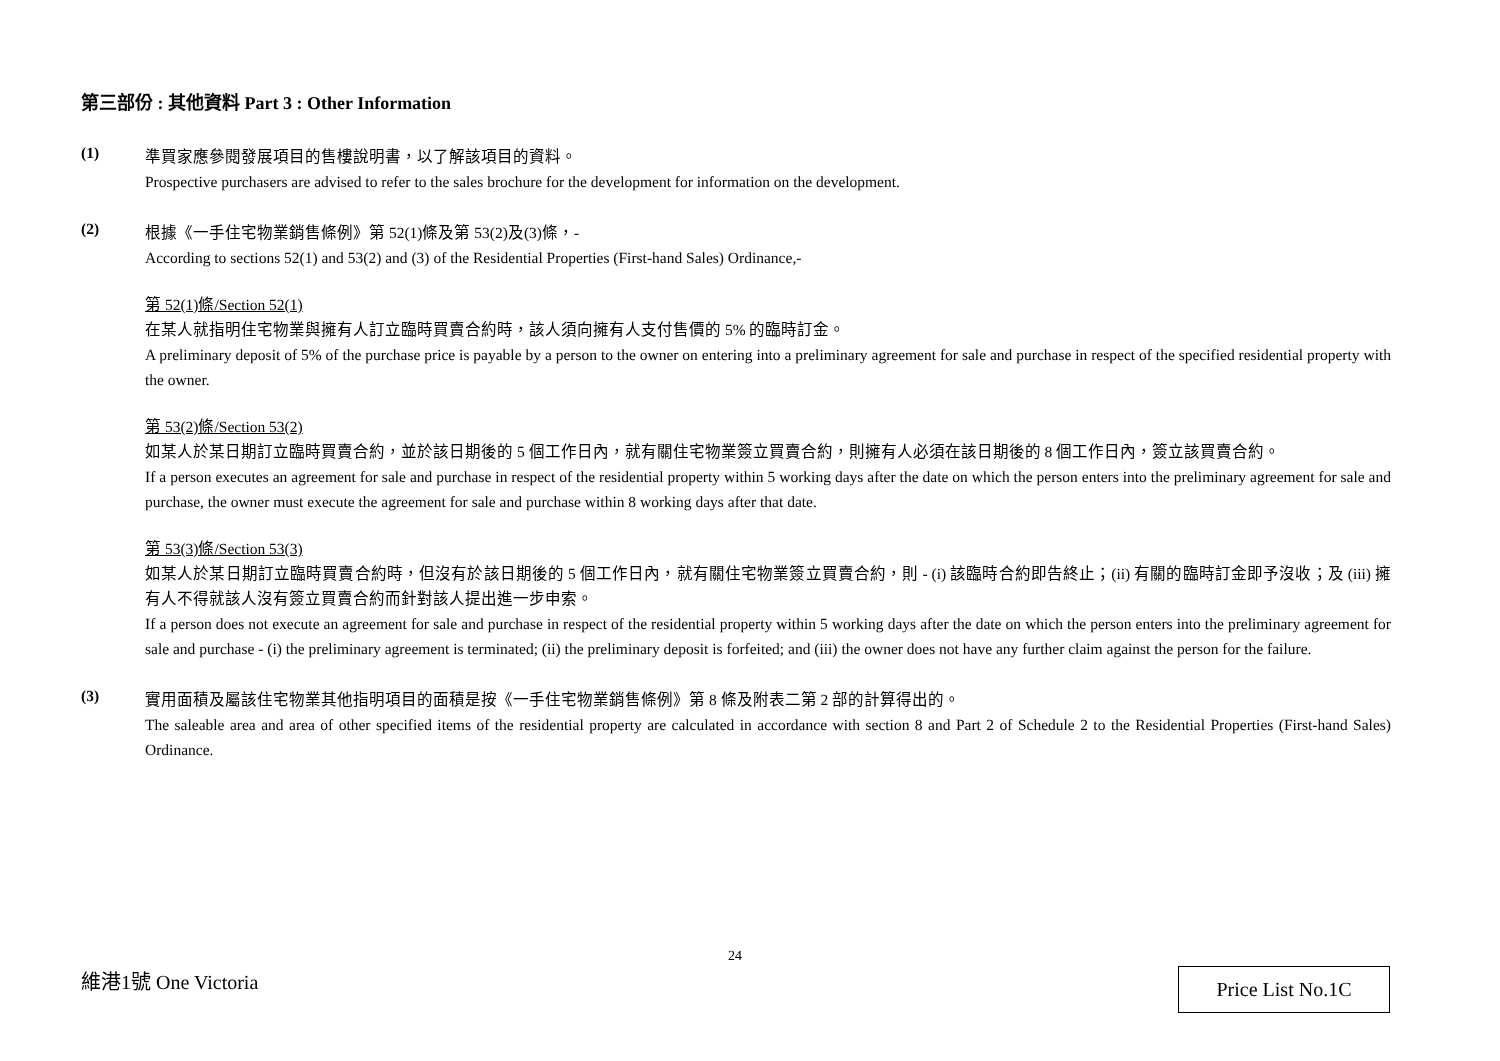第三部份 : 其他資料 Part 3 : Other Information
(1)
準買家應參閱發展項目的售樓說明書，以了解該項目的資料。
Prospective purchasers are advised to refer to the sales brochure for the development for information on the development.
(2)
根據《一手住宅物業銷售條例》第 52(1)條及第 53(2)及(3)條，-
According to sections 52(1) and 53(2) and (3) of the Residential Properties (First-hand Sales) Ordinance,-
第 52(1)條/Section 52(1)
在某人就指明住宅物業與擁有人訂立臨時買賣合約時，該人須向擁有人支付售價的 5% 的臨時訂金。
A preliminary deposit of 5% of the purchase price is payable by a person to the owner on entering into a preliminary agreement for sale and purchase in respect of the specified residential property with the owner.
第 53(2)條/Section 53(2)
如某人於某日期訂立臨時買賣合約，並於該日期後的 5 個工作日內，就有關住宅物業簽立買賣合約，則擁有人必須在該日期後的 8 個工作日內，簽立該買賣合約。
If a person executes an agreement for sale and purchase in respect of the residential property within 5 working days after the date on which the person enters into the preliminary agreement for sale and purchase, the owner must execute the agreement for sale and purchase within 8 working days after that date.
第 53(3)條/Section 53(3)
如某人於某日期訂立臨時買賣合約時，但沒有於該日期後的 5 個工作日內，就有關住宅物業簽立買賣合約，則 - (i) 該臨時合約即告終止；(ii) 有關的臨時訂金即予沒收；及 (iii) 擁有人不得就該人沒有簽立買賣合約而針對該人提出進一步申索。
If a person does not execute an agreement for sale and purchase in respect of the residential property within 5 working days after the date on which the person enters into the preliminary agreement for sale and purchase - (i) the preliminary agreement is terminated; (ii) the preliminary deposit is forfeited; and (iii) the owner does not have any further claim against the person for the failure.
(3)
實用面積及屬該住宅物業其他指明項目的面積是按《一手住宅物業銷售條例》第 8 條及附表二第 2 部的計算得出的。
The saleable area and area of other specified items of the residential property are calculated in accordance with section 8 and Part 2 of Schedule 2 to the Residential Properties (First-hand Sales) Ordinance.
24
維港1號 One Victoria Price List No.1C